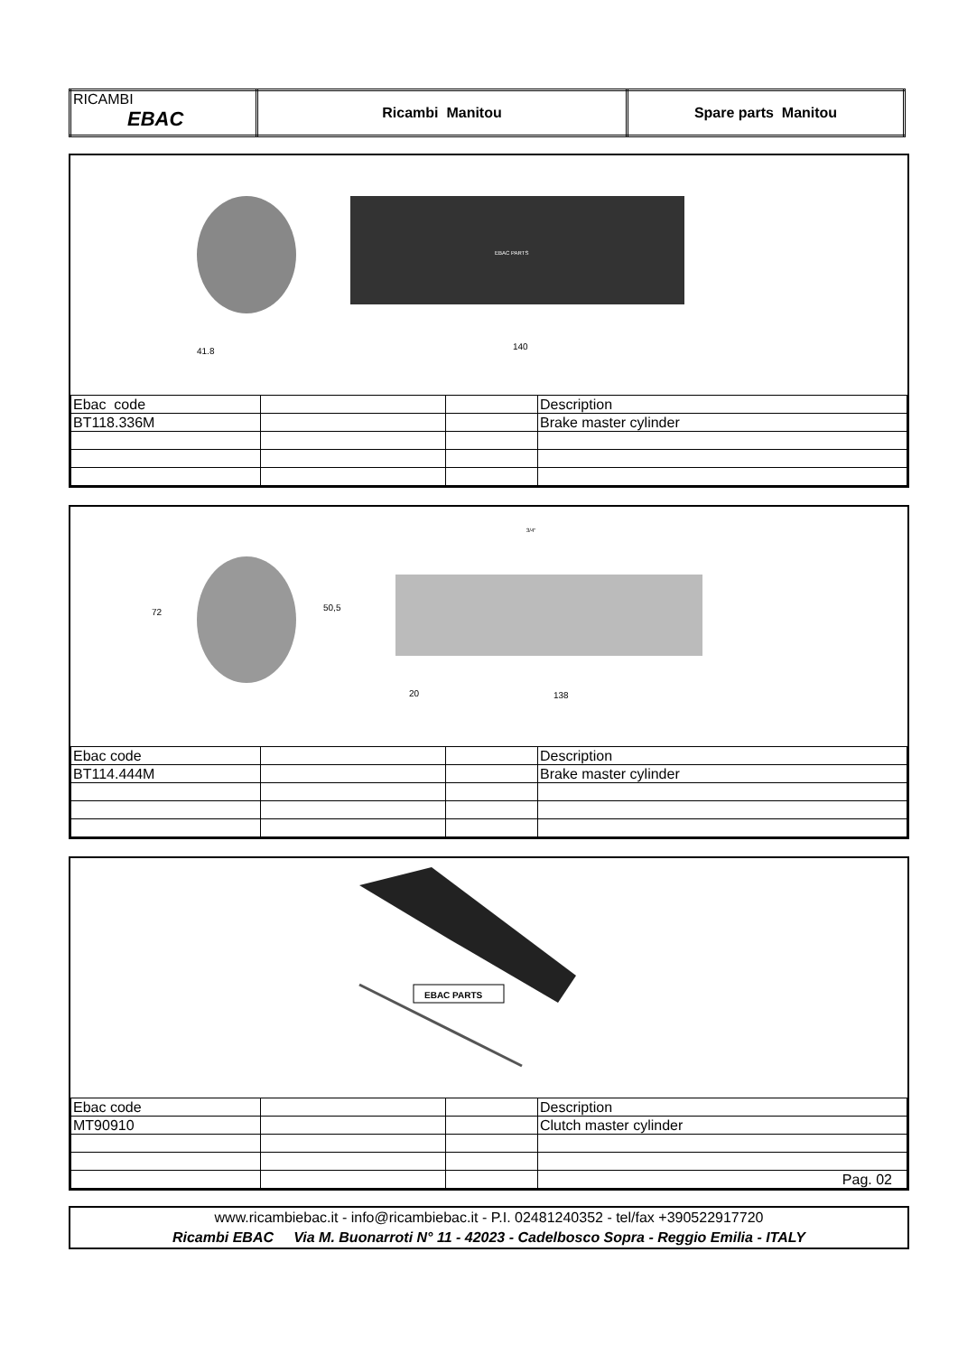| RICAMBI EBAC | Ricambi Manitou | Spare parts Manitou |
EBAC PARTS
41.8
140
| Ebac code | | | Description |
| BT118.336M | | | Brake master cylinder |
72
50,5
20
138
3/4"
| Ebac code | | | Description |
| BT114.444M | | | Brake master cylinder |
EBAC PARTS
| Ebac code | | | Description |
| MT90910 | | | Clutch master cylinder |
| | | | Pag. 02 |
www.ricambiebac.it - info@ricambiebac.it - P.I. 02481240352 - tel/fax +390522917720
Ricambi EBAC Via M. Buonarroti N° 11 - 42023 - Cadelbosco Sopra - Reggio Emilia - ITALY